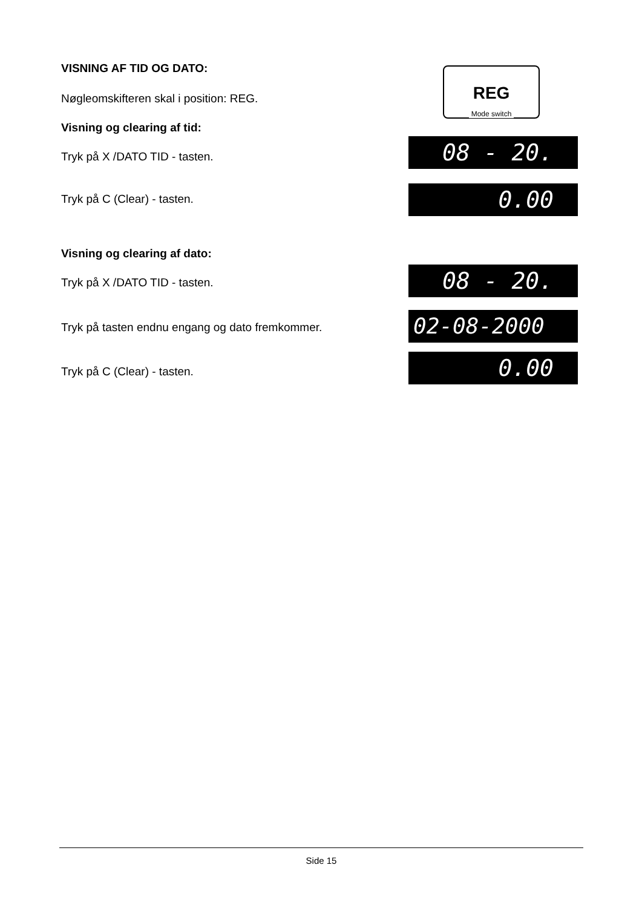VISNING AF TID OG DATO:
REG
Mode switch
Nøgleomskifteren skal i position: REG.
Visning og clearing af tid:
Tryk på X /DATO TID - tasten. 08 - 20.
Tryk på C (Clear) - tasten. 0.00
Visning og clearing af dato:
Tryk på X /DATO TID - tasten. 08 - 20.
Tryk på tasten endnu engang og dato fremkommer.
02-08-2000
Tryk på C (Clear) - tasten. 0.00
Side 15